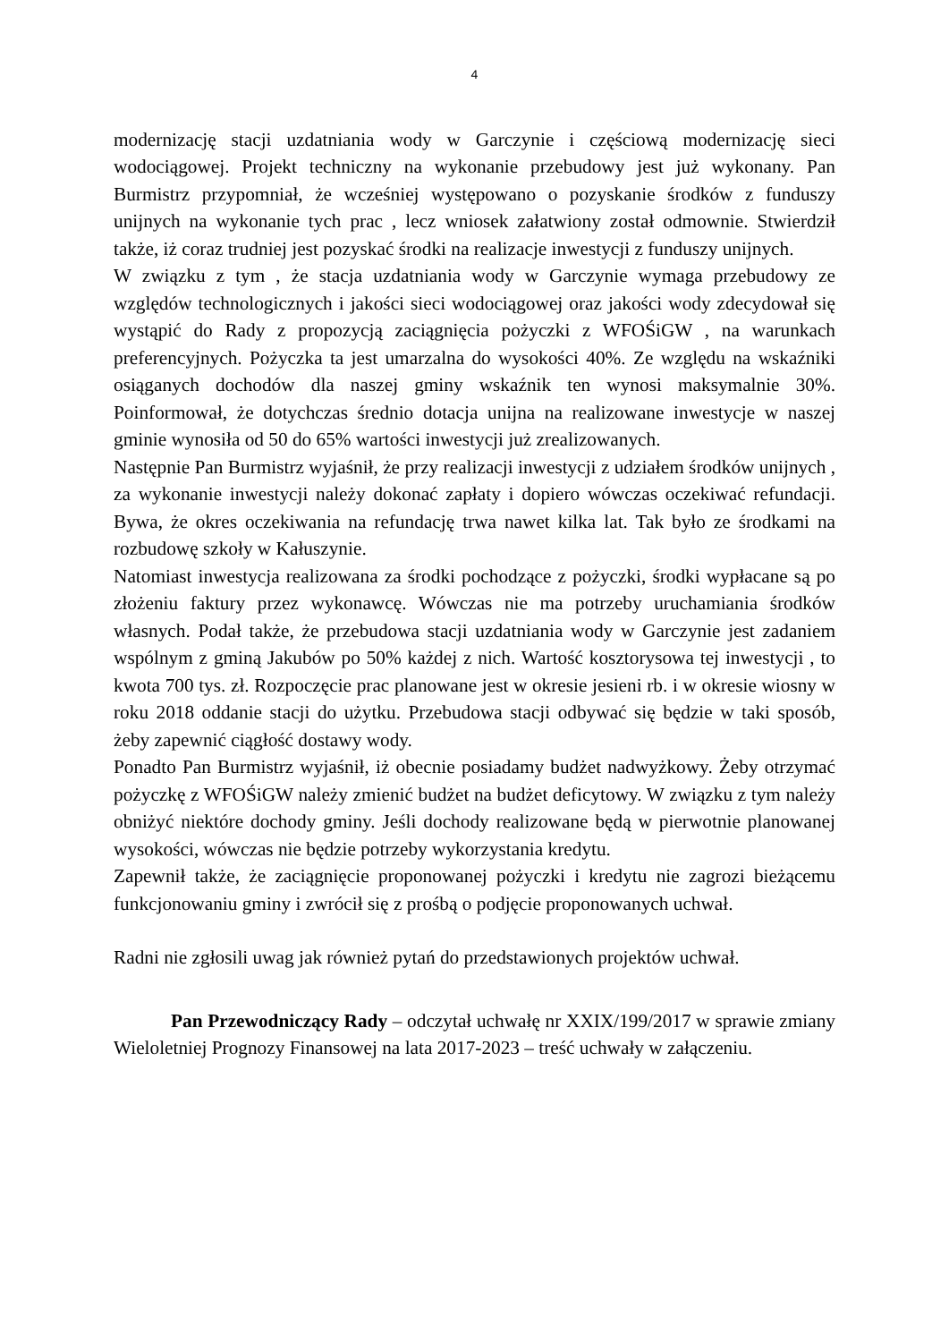4
modernizację stacji uzdatniania wody w Garczynie i częściową modernizację sieci wodociągowej. Projekt techniczny na wykonanie przebudowy jest już wykonany. Pan Burmistrz przypomniał, że wcześniej występowano o pozyskanie środków z funduszy unijnych na wykonanie tych prac , lecz wniosek załatwiony został odmownie. Stwierdził także, iż coraz trudniej jest pozyskać środki na realizacje inwestycji z funduszy unijnych.
W związku z tym , że stacja uzdatniania wody w Garczynie wymaga przebudowy ze względów technologicznych i jakości sieci wodociągowej oraz jakości wody zdecydował się wystąpić do Rady z propozycją zaciągnięcia pożyczki z WFOŚiGW , na warunkach preferencyjnych. Pożyczka ta jest umarzalna do wysokości 40%. Ze względu na wskaźniki osiąganych dochodów dla naszej gminy wskaźnik ten wynosi maksymalnie 30%. Poinformował, że dotychczas średnio dotacja unijna na realizowane inwestycje w naszej gminie wynosiła od 50 do 65% wartości inwestycji już zrealizowanych.
Następnie Pan Burmistrz wyjaśnił, że przy realizacji inwestycji z udziałem środków unijnych , za wykonanie inwestycji należy dokonać zapłaty i dopiero wówczas oczekiwać refundacji. Bywa, że okres oczekiwania na refundację trwa nawet kilka lat. Tak było ze środkami na rozbudowę szkoły w Kałuszynie.
Natomiast inwestycja realizowana za środki pochodzące z pożyczki, środki wypłacane są po złożeniu faktury przez wykonawcę. Wówczas nie ma potrzeby uruchamiania środków własnych. Podał także, że przebudowa stacji uzdatniania wody w Garczynie jest zadaniem wspólnym z gminą Jakubów po 50% każdej z nich. Wartość kosztorysowa tej inwestycji , to kwota 700 tys. zł. Rozpoczęcie prac planowane jest w okresie jesieni rb. i w okresie wiosny w roku 2018 oddanie stacji do użytku. Przebudowa stacji odbywać się będzie w taki sposób, żeby zapewnić ciągłość dostawy wody.
Ponadto Pan Burmistrz wyjaśnił, iż obecnie posiadamy budżet nadwyżkowy. Żeby otrzymać pożyczkę z WFOŚiGW należy zmienić budżet na budżet deficytowy. W związku z tym należy obniżyć niektóre dochody gminy. Jeśli dochody realizowane będą w pierwotnie planowanej wysokości, wówczas nie będzie potrzeby wykorzystania kredytu.
Zapewnił także, że zaciągnięcie proponowanej pożyczki i kredytu nie zagrozi bieżącemu funkcjonowaniu gminy i zwrócił się z prośbą o podjęcie proponowanych uchwał.
Radni nie zgłosili uwag jak również pytań do przedstawionych projektów uchwał.
Pan Przewodniczący Rady – odczytał uchwałę nr XXIX/199/2017 w sprawie zmiany Wieloletniej Prognozy Finansowej na lata 2017-2023 – treść uchwały w załączeniu.